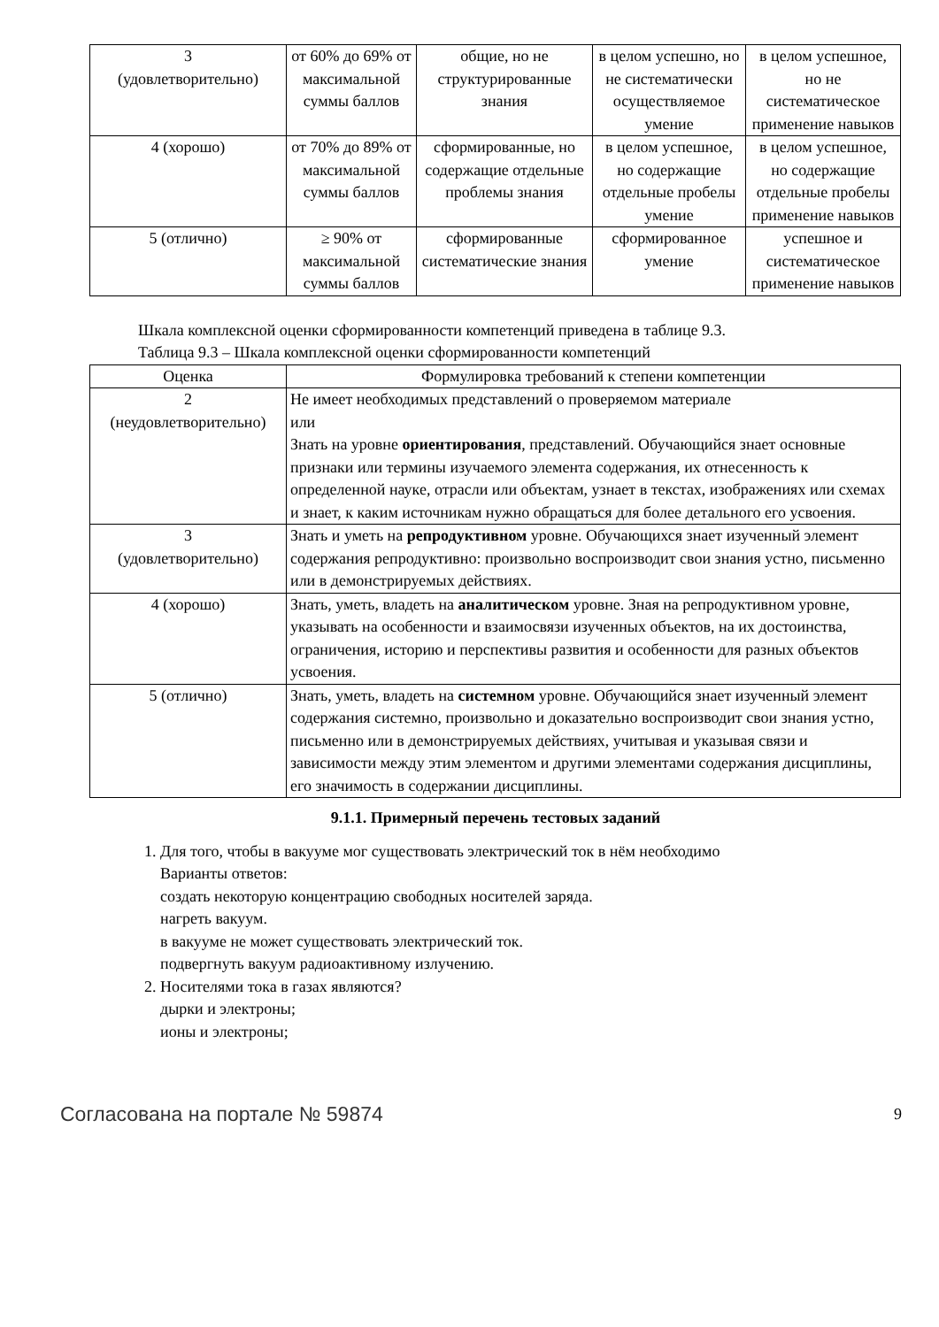| 3 (удовлетворительно) | от 60% до 69% от максимальной суммы баллов | общие, но не структурированные знания | в целом успешно, но не систематически осуществляемое умение | в целом успешное, но не систематическое применение навыков |
| 4 (хорошо) | от 70% до 89% от максимальной суммы баллов | сформированные, но содержащие отдельные проблемы знания | в целом успешное, но содержащие отдельные пробелы умение | в целом успешное, но содержащие отдельные пробелы применение навыков |
| 5 (отлично) | ≥ 90% от максимальной суммы баллов | сформированные систематические знания | сформированное умение | успешное и систематическое применение навыков |
Шкала комплексной оценки сформированности компетенций приведена в таблице 9.3.
Таблица 9.3 – Шкала комплексной оценки сформированности компетенций
| Оценка | Формулировка требований к степени компетенции |
| --- | --- |
| 2 (неудовлетворительно) | Не имеет необходимых представлений о проверяемом материале или Знать на уровне ориентирования , представлений. Обучающийся знает основные признаки или термины изучаемого элемента содержания, их отнесенность к определенной науке, отрасли или объектам, узнает в текстах, изображениях или схемах и знает, к каким источникам нужно обращаться для более детального его усвоения. |
| 3 (удовлетворительно) | Знать и уметь на репродуктивном уровне. Обучающихся знает изученный элемент содержания репродуктивно: произвольно воспроизводит свои знания устно, письменно или в демонстрируемых действиях. |
| 4 (хорошо) | Знать, уметь, владеть на аналитическом уровне. Зная на репродуктивном уровне, указывать на особенности и взаимосвязи изученных объектов, на их достоинства, ограничения, историю и перспективы развития и особенности для разных объектов усвоения. |
| 5 (отлично) | Знать, уметь, владеть на системном уровне. Обучающийся знает изученный элемент содержания системно, произвольно и доказательно воспроизводит свои знания устно, письменно или в демонстрируемых действиях, учитывая и указывая связи и зависимости между этим элементом и другими элементами содержания дисциплины, его значимость в содержании дисциплины. |
9.1.1. Примерный перечень тестовых заданий
1. Для того, чтобы в вакууме мог существовать электрический ток в нём необходимо
Варианты ответов:
создать некоторую концентрацию свободных носителей заряда.
нагреть вакуум.
в вакууме не может существовать электрический ток.
подвергнуть вакуум радиоактивному излучению.
2. Носителями тока в газах являются?
дырки и электроны;
ионы и электроны;
Согласована на портале № 59874 9